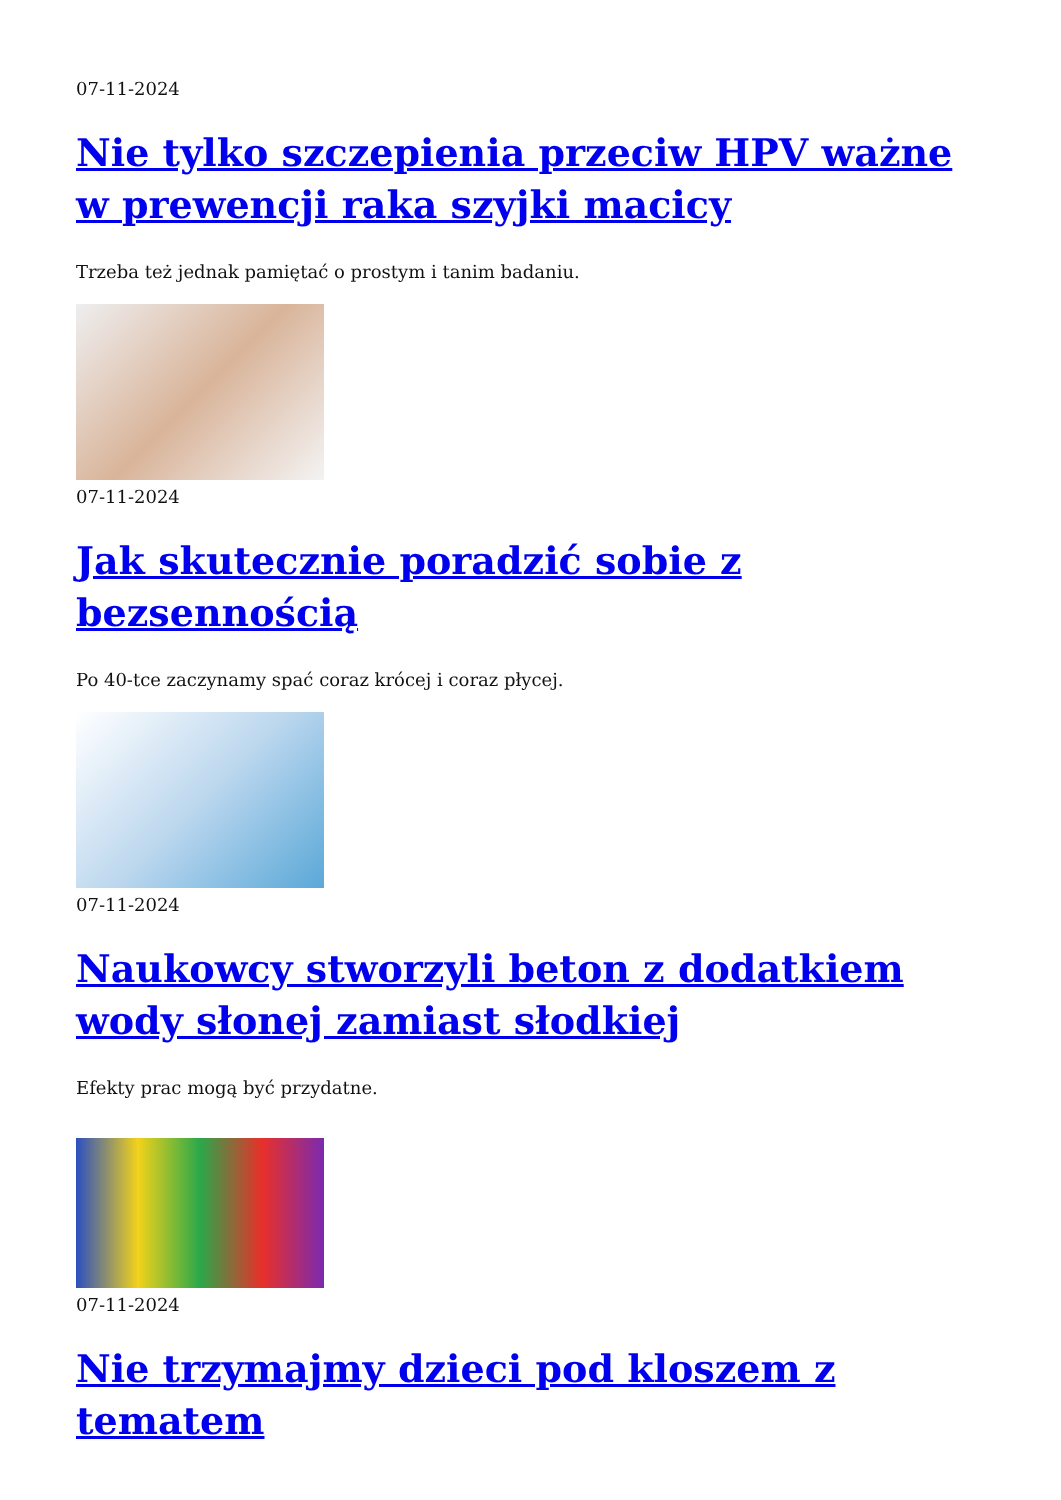07-11-2024
Nie tylko szczepienia przeciw HPV ważne w prewencji raka szyjki macicy
Trzeba też jednak pamiętać o prostym i tanim badaniu.
07-11-2024
Jak skutecznie poradzić sobie z bezsennością
Po 40-tce zaczynamy spać coraz krócej i coraz płycej.
07-11-2024
Naukowcy stworzyli beton z dodatkiem wody słonej zamiast słodkiej
Efekty prac mogą być przydatne.
07-11-2024
Nie trzymajmy dzieci pod kloszem z tematem